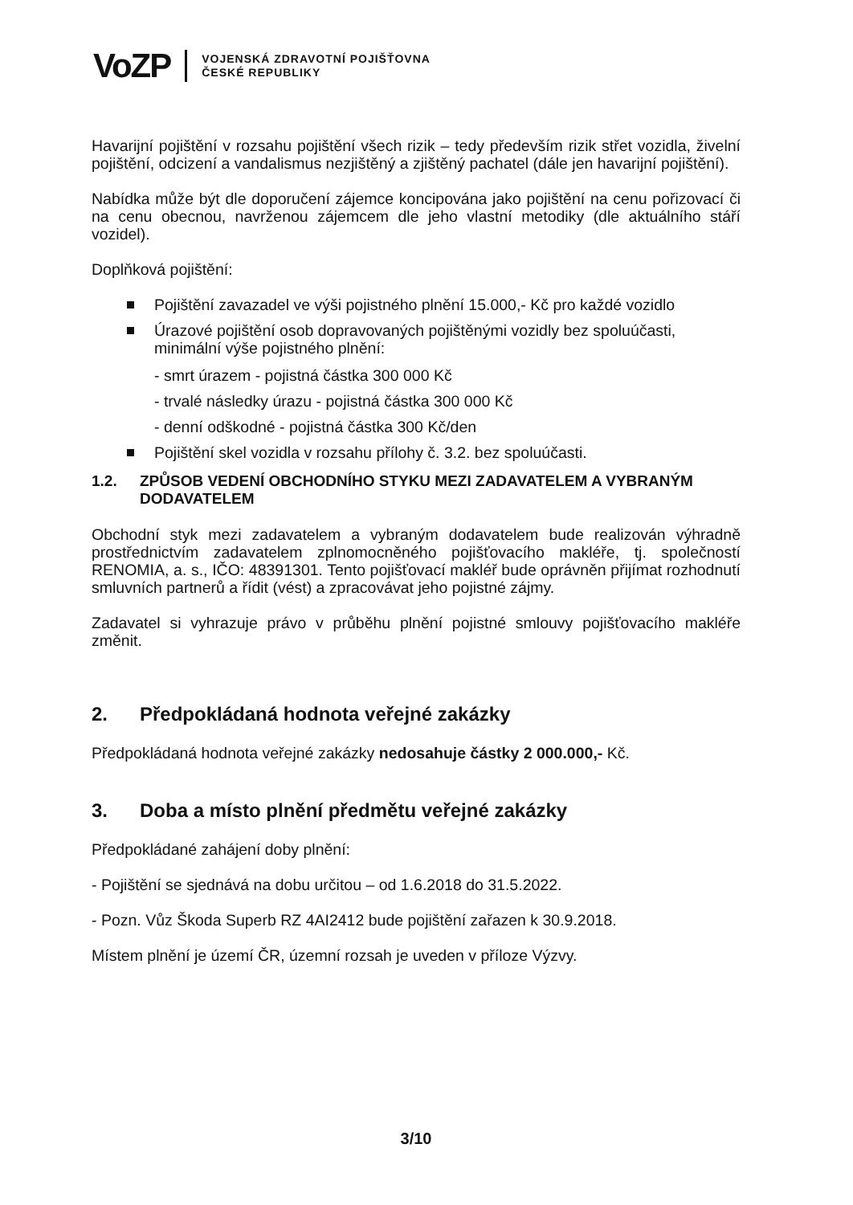VoZP
VOJENSKÁ ZDRAVOTNÍ POJIŠŤOVNA
ČESKÉ REPUBLIKY
Havarijní pojištění v rozsahu pojištění všech rizik – tedy především rizik střet vozidla, živelní pojištění, odcizení a vandalismus nezjištěný a zjištěný pachatel (dále jen havarijní pojištění).
Nabídka může být dle doporučení zájemce koncipována jako pojištění na cenu pořizovací či na cenu obecnou, navrženou zájemcem dle jeho vlastní metodiky (dle aktuálního stáří vozidel).
Doplňková pojištění:
Pojištění zavazadel ve výši pojistného plnění 15.000,- Kč pro každé vozidlo
Úrazové pojištění osob dopravovaných pojištěnými vozidly bez spoluúčasti, minimální výše pojistného plnění:
- smrt úrazem - pojistná částka 300 000 Kč
- trvalé následky úrazu - pojistná částka 300 000 Kč
- denní odškodné - pojistná částka 300 Kč/den
Pojištění skel vozidla v rozsahu přílohy č. 3.2. bez spoluúčasti.
1.2. ZPŮSOB VEDENÍ OBCHODNÍHO STYKU MEZI ZADAVATELEM A VYBRANÝM DODAVATELEM
Obchodní styk mezi zadavatelem a vybraným dodavatelem bude realizován výhradně prostřednictvím zadavatelem zplnomocněného pojišťovacího makléře, tj. společností RENOMIA, a. s., IČO: 48391301. Tento pojišťovací makléř bude oprávněn přijímat rozhodnutí smluvních partnerů a řídit (vést) a zpracovávat jeho pojistné zájmy.
Zadavatel si vyhrazuje právo v průběhu plnění pojistné smlouvy pojišťovacího makléře změnit.
2. Předpokládaná hodnota veřejné zakázky
Předpokládaná hodnota veřejné zakázky nedosahuje částky 2 000.000,- Kč.
3. Doba a místo plnění předmětu veřejné zakázky
Předpokládané zahájení doby plnění:
- Pojištění se sjednává na dobu určitou – od 1.6.2018 do 31.5.2022.
- Pozn. Vůz Škoda Superb RZ 4AI2412 bude pojištění zařazen k 30.9.2018.
Místem plnění je území ČR, územní rozsah je uveden v příloze Výzvy.
3/10